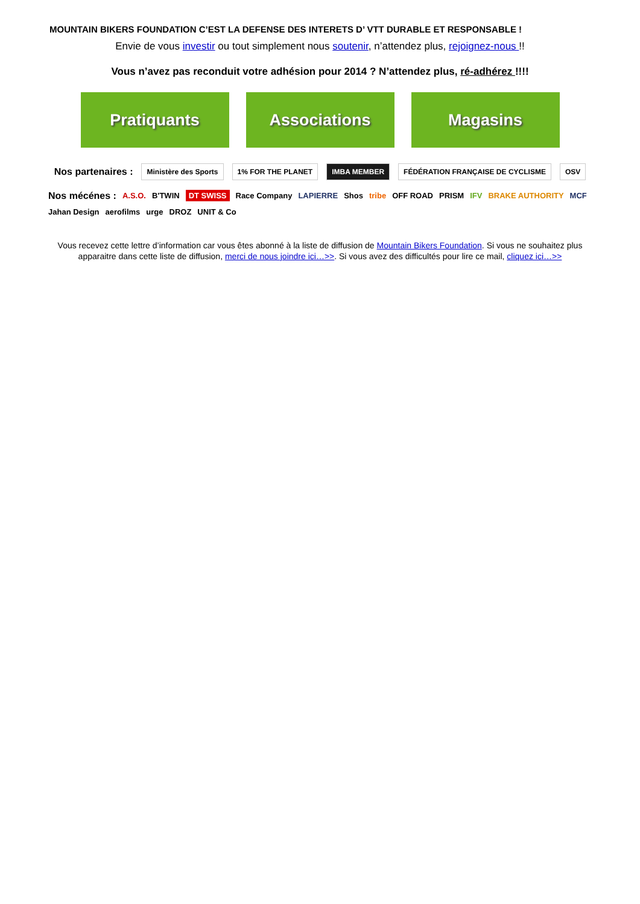MOUNTAIN BIKERS FOUNDATION C’EST LA DEFENSE DES INTERETS D’ VTT DURABLE ET RESPONSABLE !
Envie de vous investir ou tout simplement nous soutenir, n’attendez plus, rejoignez-nous !!
Vous n’avez pas reconduit votre adhésion pour 2014 ? N’attendez plus, ré-adhérez !!!!
Pratiquants Associations Magasins
Nos partenaires : Ministère des Sports 1% FOR THE PLANET IMBA MEMBER FÉDÉRATION FRANÇAISE DE CYCLISME OSV
Nos mécénes : A.S.O. B'TWIN DT SWISS Race Company LAPIERRE Shos tribe OFF ROAD PRISM IFV BRAKE AUTHORITY MCF Jahan Design aerofilms urge DROZ UNIT & Co
Vous recevez cette lettre d’information car vous êtes abonné à la liste de diffusion de Mountain Bikers Foundation. Si vous ne souhaitez plus apparaitre dans cette liste de diffusion, merci de nous joindre ici…>>. Si vous avez des difficultés pour lire ce mail, cliquez ici…>>